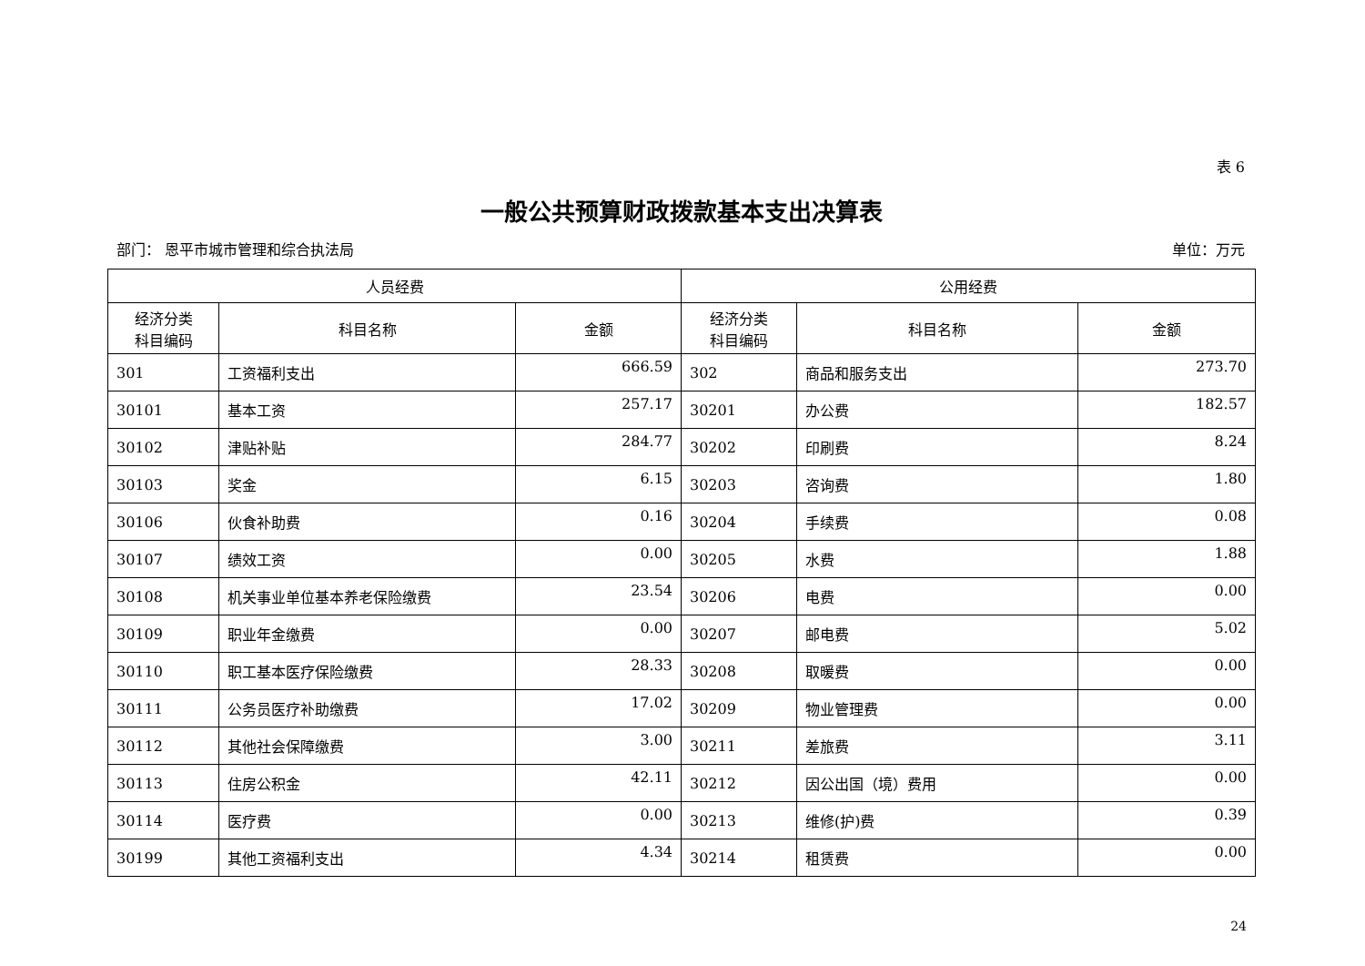表 6
一般公共预算财政拨款基本支出决算表
部门： 恩平市城市管理和综合执法局 单位：万元
| 人员经费 | | | 公用经费 | | |
| --- | --- | --- | --- | --- | --- |
| 经济分类 科目编码 | 科目名称 | 金额 | 经济分类 科目编码 | 科目名称 | 金额 |
| 301 | 工资福利支出 | 666.59 | 302 | 商品和服务支出 | 273.70 |
| 30101 | 基本工资 | 257.17 | 30201 | 办公费 | 182.57 |
| 30102 | 津贴补贴 | 284.77 | 30202 | 印刷费 | 8.24 |
| 30103 | 奖金 | 6.15 | 30203 | 咨询费 | 1.80 |
| 30106 | 伙食补助费 | 0.16 | 30204 | 手续费 | 0.08 |
| 30107 | 绩效工资 | 0.00 | 30205 | 水费 | 1.88 |
| 30108 | 机关事业单位基本养老保险缴费 | 23.54 | 30206 | 电费 | 0.00 |
| 30109 | 职业年金缴费 | 0.00 | 30207 | 邮电费 | 5.02 |
| 30110 | 职工基本医疗保险缴费 | 28.33 | 30208 | 取暖费 | 0.00 |
| 30111 | 公务员医疗补助缴费 | 17.02 | 30209 | 物业管理费 | 0.00 |
| 30112 | 其他社会保障缴费 | 3.00 | 30211 | 差旅费 | 3.11 |
| 30113 | 住房公积金 | 42.11 | 30212 | 因公出国（境）费用 | 0.00 |
| 30114 | 医疗费 | 0.00 | 30213 | 维修(护)费 | 0.39 |
| 30199 | 其他工资福利支出 | 4.34 | 30214 | 租赁费 | 0.00 |
24